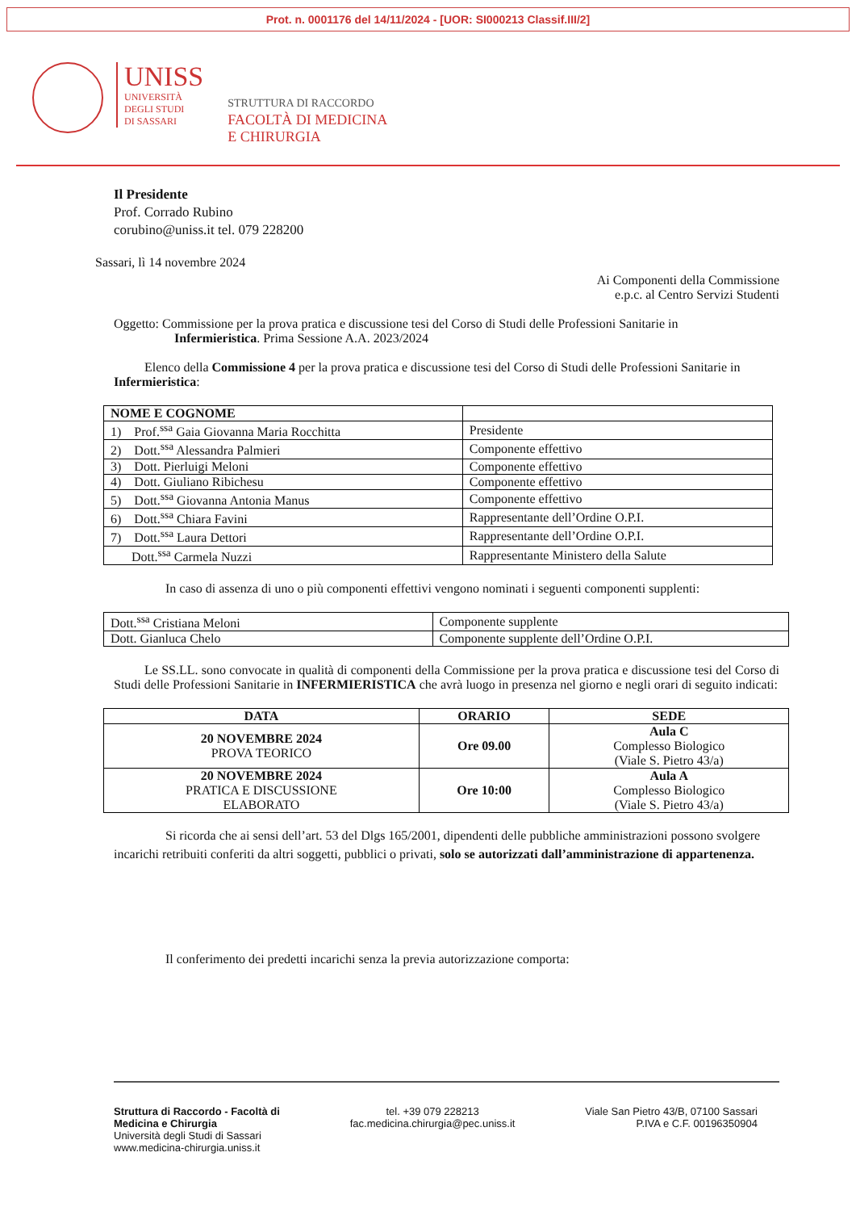Prot. n. 0001176 del 14/11/2024 - [UOR: SI000213 Classif.III/2]
UNISS
UNIVERSITÀ
DEGLI STUDI
DI SASSARI
STRUTTURA DI RACCORDO
FACOLTÀ DI MEDICINA
E CHIRURGIA
Il Presidente
Prof. Corrado Rubino
corubino@uniss.it tel. 079 228200
Sassari, lì 14 novembre 2024
Ai Componenti della Commissione
e.p.c. al Centro Servizi Studenti
Oggetto: Commissione per la prova pratica e discussione tesi del Corso di Studi delle Professioni Sanitarie in
Infermieristica. Prima Sessione A.A. 2023/2024
Elenco della Commissione 4 per la prova pratica e discussione tesi del Corso di Studi delle Professioni Sanitarie in Infermieristica:
| NOME E COGNOME | |
| --- | --- |
| 1) Prof.<sup>ssa</sup> Gaia Giovanna Maria Rocchitta | Presidente |
| 2) Dott.<sup>ssa</sup> Alessandra Palmieri | Componente effettivo |
| 3) Dott. Pierluigi Meloni | Componente effettivo |
| 4) Dott. Giuliano Ribichesu | Componente effettivo |
| 5) Dott.<sup>ssa</sup> Giovanna Antonia Manus | Componente effettivo |
| 6) Dott.<sup>ssa</sup> Chiara Favini | Rappresentante dell’Ordine O.P.I. |
| 7) Dott.<sup>ssa</sup> Laura Dettori | Rappresentante dell’Ordine O.P.I. |
| Dott.<sup>ssa</sup> Carmela Nuzzi | Rappresentante Ministero della Salute |
In caso di assenza di uno o più componenti effettivi vengono nominati i seguenti componenti supplenti:
| Dott.<sup>ssa</sup> Cristiana Meloni | Componente supplente |
| Dott. Gianluca Chelo | Componente supplente dell’Ordine O.P.I. |
Le SS.LL. sono convocate in qualità di componenti della Commissione per la prova pratica e discussione tesi del Corso di Studi delle Professioni Sanitarie in INFERMIERISTICA che avrà luogo in presenza nel giorno e negli orari di seguito indicati:
| DATA | ORARIO | SEDE |
| --- | --- | --- |
| 20 NOVEMBRE 2024 PROVA TEORICO | Ore 09.00 | Aula C Complesso Biologico (Viale S. Pietro 43/a) |
| 20 NOVEMBRE 2024 PRATICA E DISCUSSIONE ELABORATO | Ore 10:00 | Aula A Complesso Biologico (Viale S. Pietro 43/a) |
Si ricorda che ai sensi dell’art. 53 del Dlgs 165/2001, dipendenti delle pubbliche amministrazioni possono svolgere incarichi retribuiti conferiti da altri soggetti, pubblici o privati, solo se autorizzati dall’amministrazione di appartenenza.
Il conferimento dei predetti incarichi senza la previa autorizzazione comporta:
Struttura di Raccordo - Facoltà di
Medicina e Chirurgia
Università degli Studi di Sassari
www.medicina-chirurgia.uniss.it
tel. +39 079 228213
fac.medicina.chirurgia@pec.uniss.it
Viale San Pietro 43/B, 07100 Sassari
P.IVA e C.F. 00196350904